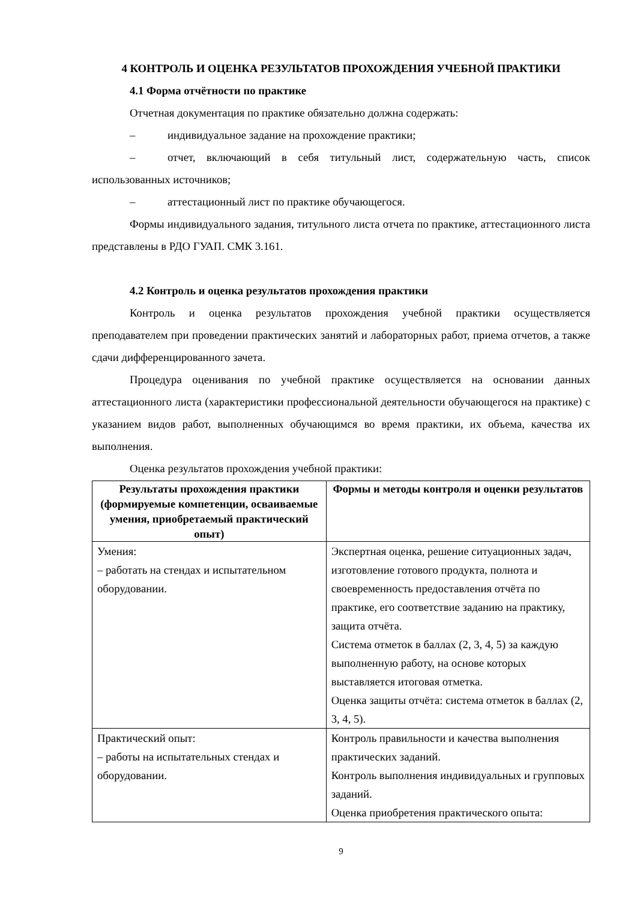4 КОНТРОЛЬ И ОЦЕНКА РЕЗУЛЬТАТОВ ПРОХОЖДЕНИЯ УЧЕБНОЙ ПРАКТИКИ
4.1 Форма отчётности по практике
Отчетная документация по практике обязательно должна содержать:
– индивидуальное задание на прохождение практики;
– отчет, включающий в себя титульный лист, содержательную часть, список использованных источников;
– аттестационный лист по практике обучающегося.
Формы индивидуального задания, титульного листа отчета по практике, аттестационного листа представлены в РДО ГУАП. СМК 3.161.
4.2 Контроль и оценка результатов прохождения практики
Контроль и оценка результатов прохождения учебной практики осуществляется преподавателем при проведении практических занятий и лабораторных работ, приема отчетов, а также сдачи дифференцированного зачета.
Процедура оценивания по учебной практике осуществляется на основании данных аттестационного листа (характеристики профессиональной деятельности обучающегося на практике) с указанием видов работ, выполненных обучающимся во время практики, их объема, качества их выполнения.
Оценка результатов прохождения учебной практики:
| Результаты прохождения практики (формируемые компетенции, осваиваемые умения, приобретаемый практический опыт) | Формы и методы контроля и оценки результатов |
| --- | --- |
| Умения: – работать на стендах и испытательном оборудовании. | Экспертная оценка, решение ситуационных задач, изготовление готового продукта, полнота и своевременность предоставления отчёта по практике, его соответствие заданию на практику, защита отчёта. Система отметок в баллах (2, 3, 4, 5) за каждую выполненную работу, на основе которых выставляется итоговая отметка. Оценка защиты отчёта: система отметок в баллах (2, 3, 4, 5). |
| Практический опыт: – работы на испытательных стендах и оборудовании. | Контроль правильности и качества выполнения практических заданий. Контроль выполнения индивидуальных и групповых заданий. Оценка приобретения практического опыта: |
9